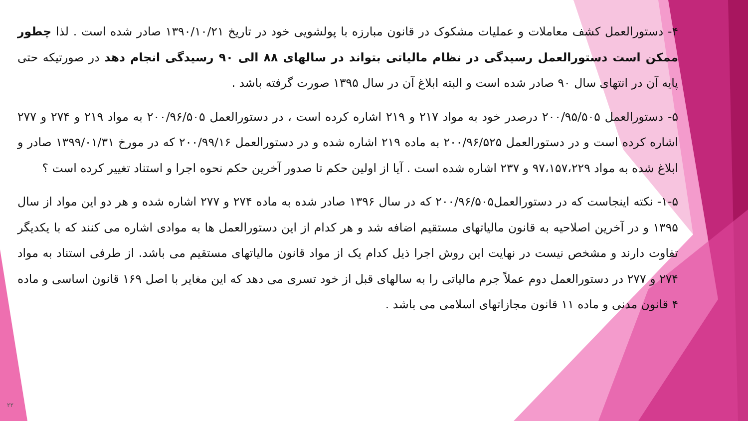۴- دستورالعمل کشف معاملات و عملیات مشکوک در قانون مبارزه با پولشویی خود در تاریخ ۱۳۹۰/۱۰/۲۱ صادر شده است . لذا چطور ممکن است دستورالعمل رسیدگی در نظام مالیاتی بتواند در سالهای ۸۸ الی ۹۰ رسیدگی انجام دهد در صورتیکه حتی پایه آن در انتهای سال ۹۰ صادر شده است و البته ابلاغ آن در سال ۱۳۹۵ صورت گرفته باشد .
۵- دستورالعمل ۲۰۰/۹۵/۵۰۵ درصدر خود به مواد ۲۱۷ و ۲۱۹ اشاره کرده است ، در دستورالعمل ۲۰۰/۹۶/۵۰۵ به مواد ۲۱۹ و ۲۷۴ و ۲۷۷ اشاره کرده است و در دستورالعمل ۲۰۰/۹۶/۵۲۵ به ماده ۲۱۹ اشاره شده و در دستورالعمل ۲۰۰/۹۹/۱۶ که در مورخ ۱۳۹۹/۰۱/۳۱ صادر و ابلاغ شده به مواد ۹۷،۱۵۷،۲۲۹ و ۲۳۷ اشاره شده است . آیا از اولین حکم تا صدور آخرین حکم نحوه اجرا و استناد تغییر کرده است ؟
۱-۵- نکته اینجاست که در دستورالعمل۲۰۰/۹۶/۵۰۵ که در سال ۱۳۹۶ صادر شده به ماده ۲۷۴ و ۲۷۷ اشاره شده و هر دو این مواد از سال ۱۳۹۵ و در آخرین اصلاحیه به قانون مالیاتهای مستقیم اضافه شد و هر کدام از این دستورالعمل ها به موادی اشاره می کنند که با یکدیگر تفاوت دارند و مشخص نیست در نهایت این روش اجرا ذیل کدام یک از مواد قانون مالیاتهای مستقیم می باشد. از طرفی استناد به مواد ۲۷۴ و ۲۷۷ در دستورالعمل دوم عملاً جرم مالیاتی را به سالهای قبل از خود تسری می دهد که این مغایر با اصل ۱۶۹ قانون اساسی و ماده ۴ قانون مدنی و ماده ۱۱ قانون مجازاتهای اسلامی می باشد .
۲۲